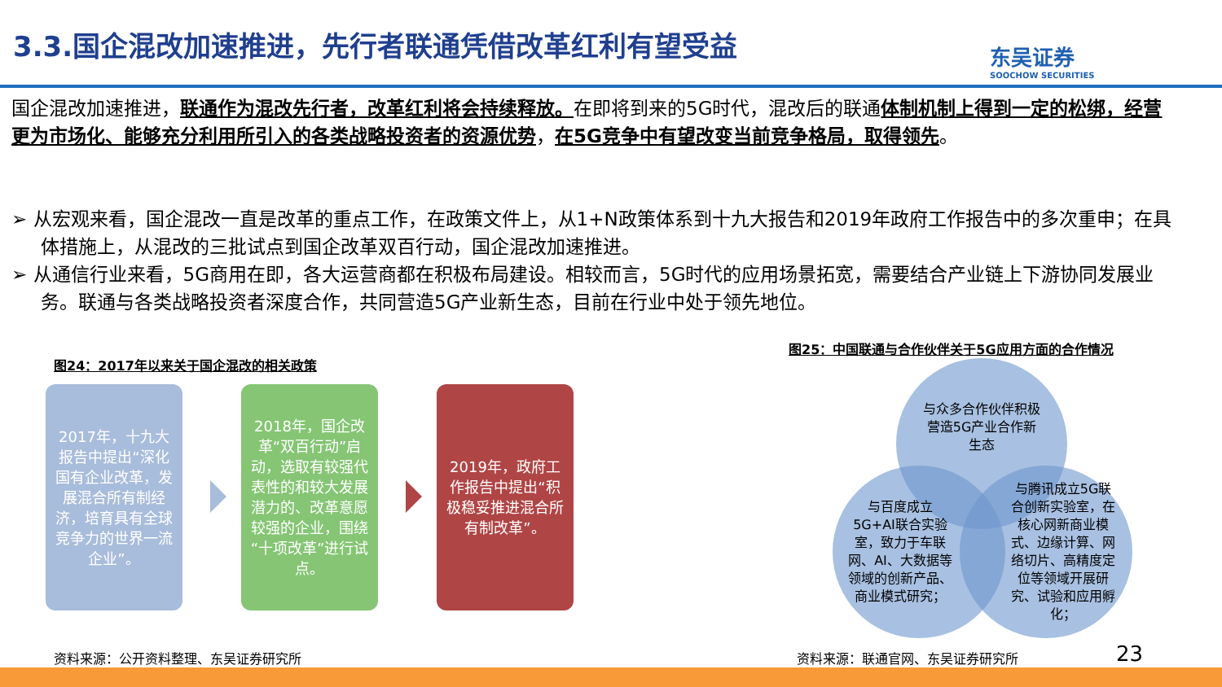3.3.国企混改加速推进，先行者联通凭借改革红利有望受益
东吴证券
SOOCHOW SECURITIES
国企混改加速推进，联通作为混改先行者，改革红利将会持续释放。在即将到来的5G时代，混改后的联通体制机制上得到一定的松绑，经营更为市场化、能够充分利用所引入的各类战略投资者的资源优势，在5G竞争中有望改变当前竞争格局，取得领先。
➢ 从宏观来看，国企混改一直是改革的重点工作，在政策文件上，从1+N政策体系到十九大报告和2019年政府工作报告中的多次重申；在具体措施上，从混改的三批试点到国企改革双百行动，国企混改加速推进。
➢ 从通信行业来看，5G商用在即，各大运营商都在积极布局建设。相较而言，5G时代的应用场景拓宽，需要结合产业链上下游协同发展业务。联通与各类战略投资者深度合作，共同营造5G产业新生态，目前在行业中处于领先地位。
图24：2017年以来关于国企混改的相关政策
2017年，十九大报告中提出“深化国有企业改革，发展混合所有制经济，培育具有全球竞争力的世界一流企业”。
2018年，国企改革“双百行动”启动，选取有较强代表性的和较大发展潜力的、改革意愿较强的企业，围绕“十项改革”进行试点。
2019年，政府工作报告中提出“积极稳妥推进混合所有制改革”。
图25：中国联通与合作伙伴关于5G应用方面的合作情况
与众多合作伙伴积极营造5G产业合作新生态
与百度成立5G+AI联合实验室，致力于车联网、AI、大数据等领域的创新产品、商业模式研究；
与腾讯成立5G联合创新实验室，在核心网新商业模式、边缘计算、网络切片、高精度定位等领域开展研究、试验和应用孵化；
资料来源：公开资料整理、东吴证券研究所
资料来源：联通官网、东吴证券研究所 23